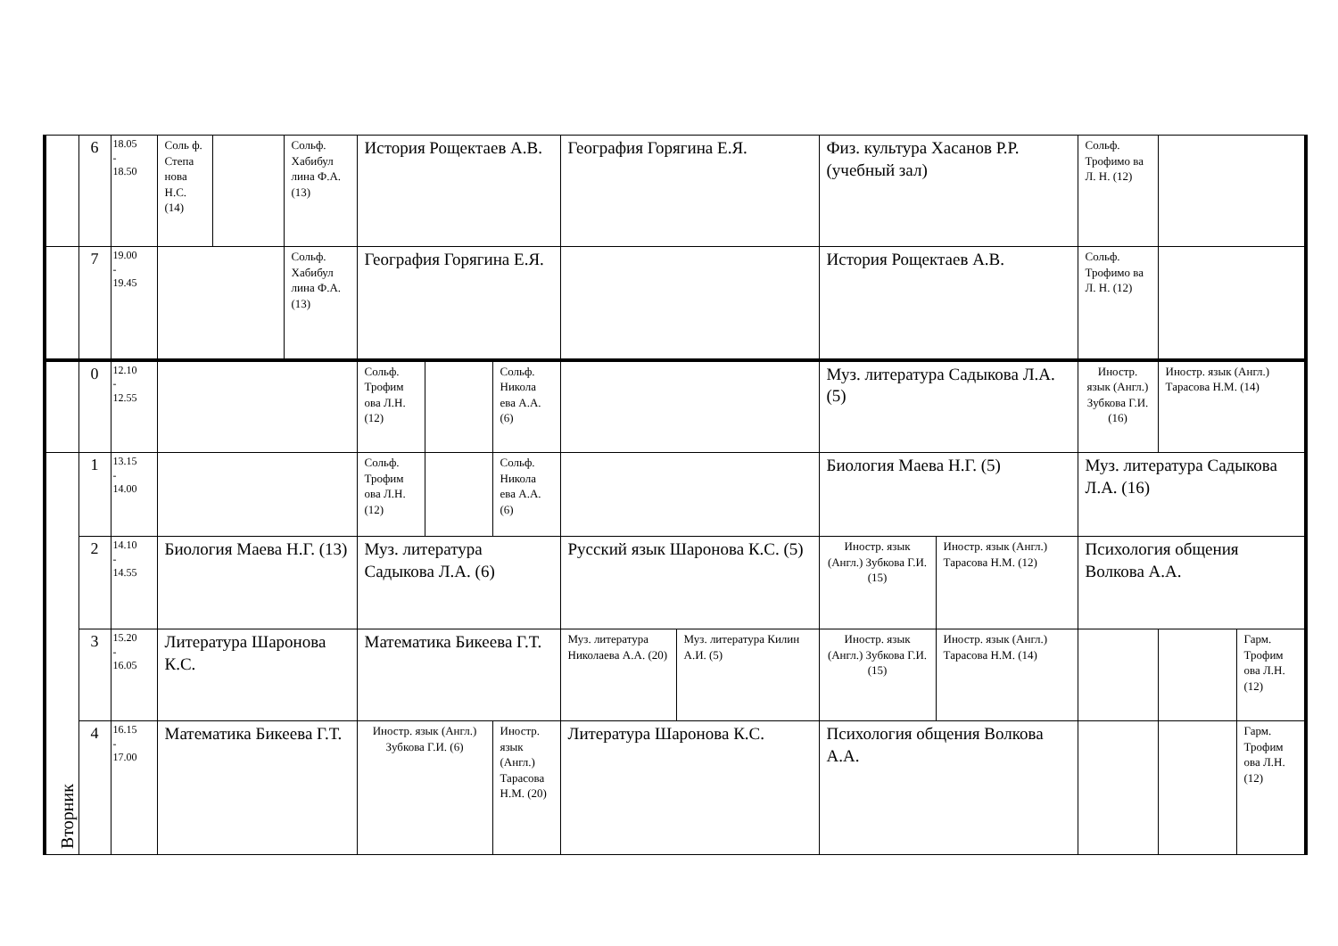| | 6 | 18.05 - 18.50 | Соль ф. Степа нова Н.С. (14) | | Сольф. Хабибул лина Ф.А. (13) | История Рощектаев А.В. | | | География Горягина Е.Я. | | Физ. культура Хасанов Р.Р. (учебный зал) | | Сольф. Трофимо ва Л. Н. (12) | | |
| | 7 | 19.00 - 19.45 | | | Сольф. Хабибул лина Ф.А. (13) | География Горягина Е.Я. | | | | | История Рощектаев А.В. | | Сольф. Трофимо ва Л. Н. (12) | | |
| | 0 | 12.10 - 12.55 | | | | Сольф. Трофим ова Л.Н. (12) | | Сольф. Никола ева А.А. (6) | | | Муз. литература Садыкова Л.А. (5) | | Иностр. язык (Англ.) Зубкова Г.И. (16) | Иностр. язык (Англ.) Тарасова Н.М. (14) | |
| Вторник | 1 | 13.15 - 14.00 | | | | Сольф. Трофим ова Л.Н. (12) | | Сольф. Никола ева А.А. (6) | | | Биология Маева Н.Г. (5) | | Муз. литература Садыкова Л.А. (16) | | |
| | 2 | 14.10 - 14.55 | Биология Маева Н.Г. (13) | | | Муз. литература Садыкова Л.А. (6) | | | Русский язык Шаронова К.С. (5) | | Иностр. язык (Англ.) Зубкова Г.И. (15) | Иностр. язык (Англ.) Тарасова Н.М. (12) | Психология общения Волкова А.А. | | |
| | 3 | 15.20 - 16.05 | Литература Шаронова К.С. | | | Математика Бикеева Г.Т. | | | Муз. литература Николаева А.А. (20) | Муз. литература Килин А.И. (5) | Иностр. язык (Англ.) Зубкова Г.И. (15) | Иностр. язык (Англ.) Тарасова Н.М. (14) | | | Гарм. Трофим ова Л.Н. (12) |
| | 4 | 16.15 - 17.00 | Математика Бикеева Г.Т. | | | Иностр. язык (Англ.) Зубкова Г.И. (6) | | Иностр. язык (Англ.) Тарасова Н.М. (20) | Литература Шаронова К.С. | | Психология общения Волкова А.А. | | | | Гарм. Трофим ова Л.Н. (12) |